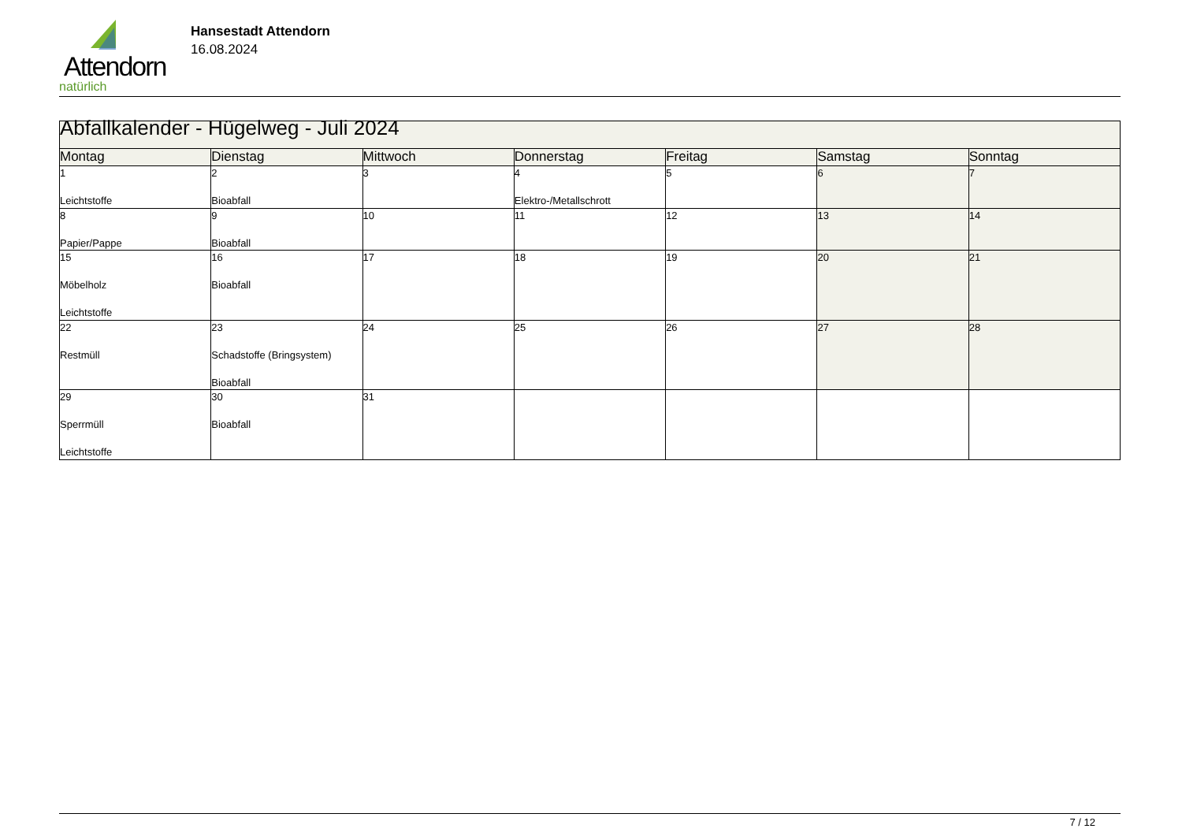Attendorn
natürlich
Hansestadt Attendorn
16.08.2024
| Abfallkalender - Hügelweg - Juli 2024 | | | | | | |
| Montag | Dienstag | Mittwoch | Donnerstag | Freitag | Samstag | Sonntag |
| 1 Leichtstoffe | 2 Bioabfall | 3 | 4 Elektro-/Metallschrott | 5 | 6 | 7 |
| 8 Papier/Pappe | 9 Bioabfall | 10 | 11 | 12 | 13 | 14 |
| 15 Möbelholz Leichtstoffe | 16 Bioabfall | 17 | 18 | 19 | 20 | 21 |
| 22 Restmüll | 23 Schadstoffe (Bringsystem) Bioabfall | 24 | 25 | 26 | 27 | 28 |
| 29 Sperrmüll Leichtstoffe | 30 Bioabfall | 31 | | | | |
7 / 12